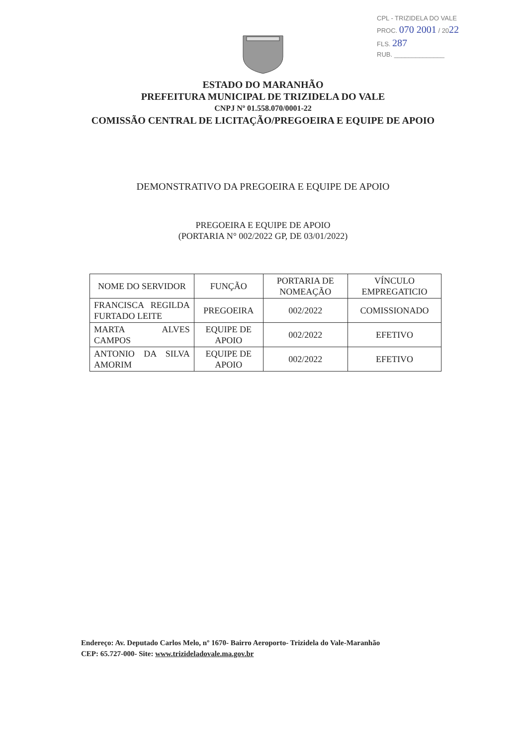CPL - TRIZIDELA DO VALE
PROC. 070 2001 / 2022
FLS. 287
RUB. ______________
ESTADO DO MARANHÃO
PREFEITURA MUNICIPAL DE TRIZIDELA DO VALE
CNPJ Nº 01.558.070/0001-22
COMISSÃO CENTRAL DE LICITAÇÃO/PREGOEIRA E EQUIPE DE APOIO
DEMONSTRATIVO DA PREGOEIRA E EQUIPE DE APOIO
PREGOEIRA E EQUIPE DE APOIO
(PORTARIA N° 002/2022 GP, DE 03/01/2022)
| NOME DO SERVIDOR | FUNÇÃO | PORTARIA DE NOMEAÇÃO | VÍNCULO EMPREGATICIO |
| FRANCISCA REGILDA FURTADO LEITE | PREGOEIRA | 002/2022 | COMISSIONADO |
| MARTA ALVES CAMPOS | EQUIPE DE APOIO | 002/2022 | EFETIVO |
| ANTONIO DA SILVA AMORIM | EQUIPE DE APOIO | 002/2022 | EFETIVO |
Endereço: Av. Deputado Carlos Melo, nº 1670- Bairro Aeroporto- Trizidela do Vale-Maranhão
CEP: 65.727-000- Site: www.trizideladovale.ma.gov.br